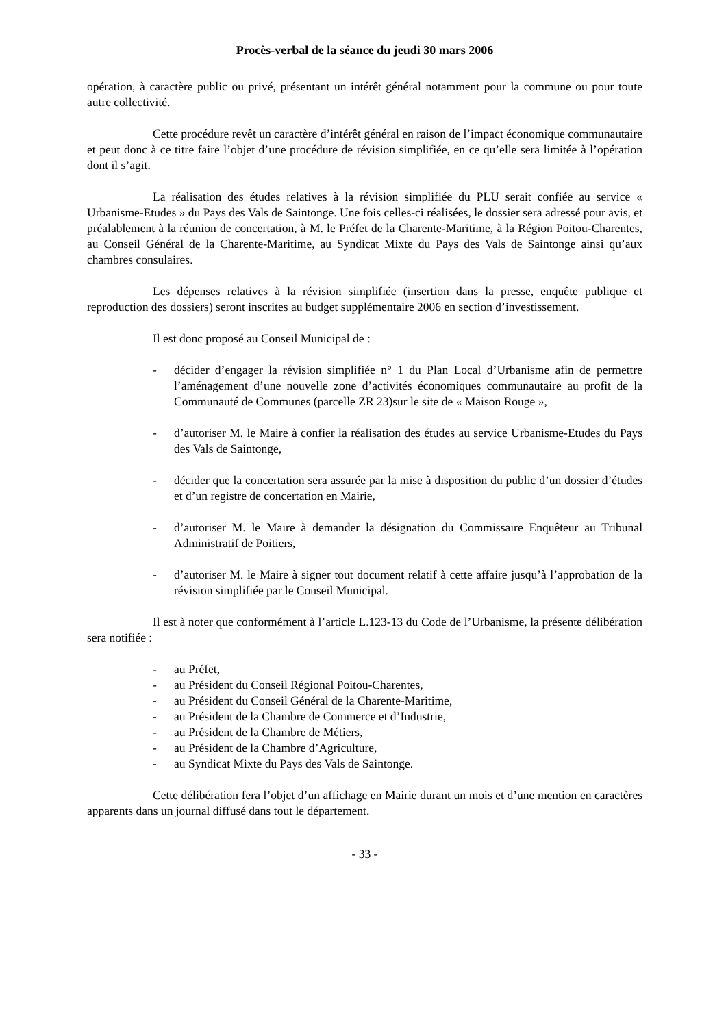Procès-verbal de la séance du jeudi 30 mars 2006
opération, à caractère public ou privé, présentant un intérêt général notamment pour la commune ou pour toute autre collectivité.
Cette procédure revêt un caractère d’intérêt général en raison de l’impact économique communautaire et peut donc à ce titre faire l’objet d’une procédure de révision simplifiée, en ce qu’elle sera limitée à l’opération dont il s’agit.
La réalisation des études relatives à la révision simplifiée du PLU serait confiée au service « Urbanisme-Etudes » du Pays des Vals de Saintonge. Une fois celles-ci réalisées, le dossier sera adressé pour avis, et préalablement à la réunion de concertation, à M. le Préfet de la Charente-Maritime, à la Région Poitou-Charentes, au Conseil Général de la Charente-Maritime, au Syndicat Mixte du Pays des Vals de Saintonge ainsi qu’aux chambres consulaires.
Les dépenses relatives à la révision simplifiée (insertion dans la presse, enquête publique et reproduction des dossiers) seront inscrites au budget supplémentaire 2006 en section d’investissement.
Il est donc proposé au Conseil Municipal de :
- décider d’engager la révision simplifiée n° 1 du Plan Local d’Urbanisme afin de permettre l’aménagement d’une nouvelle zone d’activités économiques communautaire au profit de la Communauté de Communes (parcelle ZR 23)sur le site de « Maison Rouge »,
- d’autoriser M. le Maire à confier la réalisation des études au service Urbanisme-Etudes du Pays des Vals de Saintonge,
- décider que la concertation sera assurée par la mise à disposition du public d’un dossier d’études et d’un registre de concertation en Mairie,
- d’autoriser M. le Maire à demander la désignation du Commissaire Enquêteur au Tribunal Administratif de Poitiers,
- d’autoriser M. le Maire à signer tout document relatif à cette affaire jusqu’à l’approbation de la révision simplifiée par le Conseil Municipal.
Il est à noter que conformément à l’article L.123-13 du Code de l’Urbanisme, la présente délibération sera notifiée :
- au Préfet,
- au Président du Conseil Régional Poitou-Charentes,
- au Président du Conseil Général de la Charente-Maritime,
- au Président de la Chambre de Commerce et d’Industrie,
- au Président de la Chambre de Métiers,
- au Président de la Chambre d’Agriculture,
- au Syndicat Mixte du Pays des Vals de Saintonge.
Cette délibération fera l’objet d’un affichage en Mairie durant un mois et d’une mention en caractères apparents dans un journal diffusé dans tout le département.
- 33 -